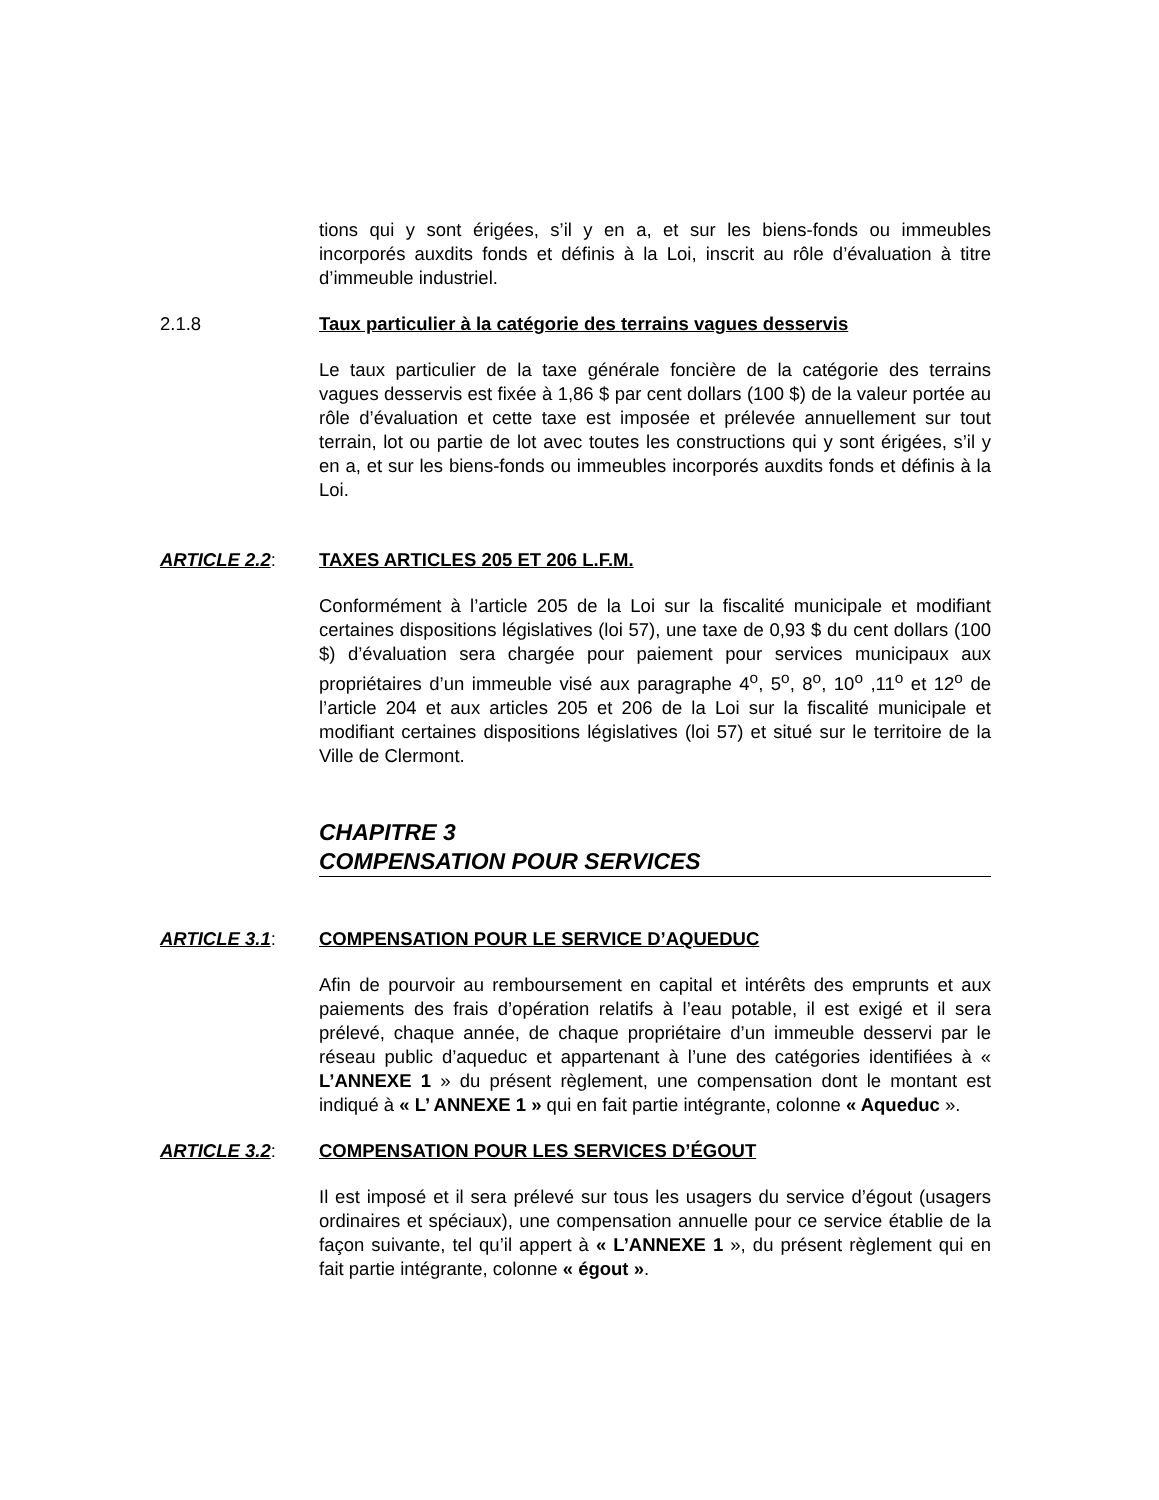tions qui y sont érigées, s’il y en a, et sur les biens-fonds ou immeubles incorporés auxdits fonds et définis à la Loi, inscrit au rôle d’évaluation à titre d’immeuble industriel.
2.1.8 Taux particulier à la catégorie des terrains vagues desservis
Le taux particulier de la taxe générale foncière de la catégorie des terrains vagues desservis est fixée à 1,86 $ par cent dollars (100 $) de la valeur portée au rôle d’évaluation et cette taxe est imposée et prélevée annuellement sur tout terrain, lot ou partie de lot avec toutes les constructions qui y sont érigées, s’il y en a, et sur les biens-fonds ou immeubles incorporés auxdits fonds et définis à la Loi.
ARTICLE 2.2: TAXES ARTICLES 205 ET 206 L.F.M.
Conformément à l’article 205 de la Loi sur la fiscalité municipale et modifiant certaines dispositions législatives (loi 57), une taxe de 0,93 $ du cent dollars (100 $) d’évaluation sera chargée pour paiement pour services municipaux aux propriétaires d’un immeuble visé aux paragraphe 4<sup>o</sup>, 5<sup>o</sup>, 8<sup>o</sup>, 10<sup>o</sup> ,11<sup>o</sup> et 12<sup>o</sup> de l’article 204 et aux articles 205 et 206 de la Loi sur la fiscalité municipale et modifiant certaines dispositions législatives (loi 57) et situé sur le territoire de la Ville de Clermont.
CHAPITRE 3
COMPENSATION POUR SERVICES
ARTICLE 3.1: COMPENSATION POUR LE SERVICE D’AQUEDUC
Afin de pourvoir au remboursement en capital et intérêts des emprunts et aux paiements des frais d’opération relatifs à l’eau potable, il est exigé et il sera prélevé, chaque année, de chaque propriétaire d’un immeuble desservi par le réseau public d’aqueduc et appartenant à l’une des catégories identifiées à « L’ANNEXE 1 » du présent règlement, une compensation dont le montant est indiqué à « L’ ANNEXE 1 » qui en fait partie intégrante, colonne « Aqueduc ».
ARTICLE 3.2: COMPENSATION POUR LES SERVICES D’ÉGOUT
Il est imposé et il sera prélevé sur tous les usagers du service d’égout (usagers ordinaires et spéciaux), une compensation annuelle pour ce service établie de la façon suivante, tel qu’il appert à « L’ANNEXE 1 », du présent règlement qui en fait partie intégrante, colonne « égout ».